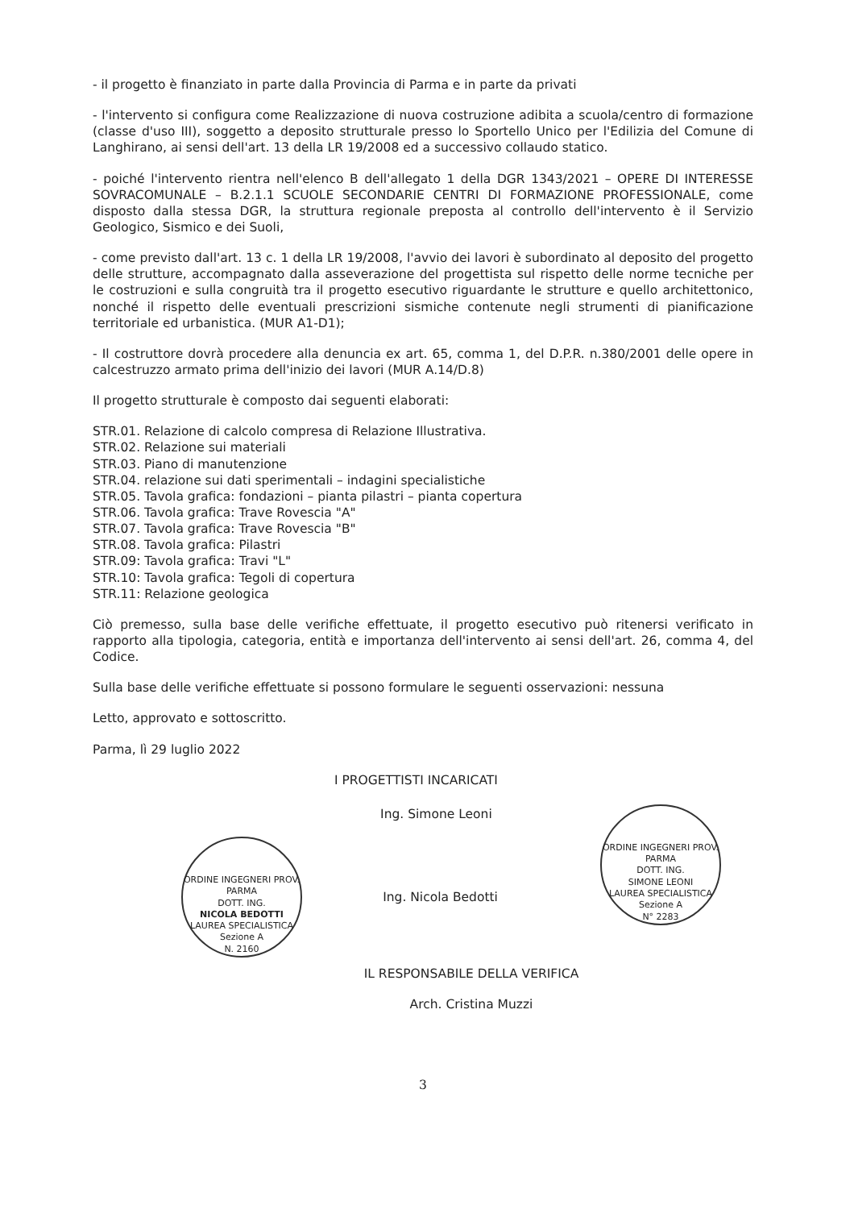- il progetto è finanziato in parte dalla Provincia di Parma e in parte da privati
- l'intervento si configura come Realizzazione di nuova costruzione adibita a scuola/centro di formazione (classe d'uso III), soggetto a deposito strutturale presso lo Sportello Unico per l'Edilizia del Comune di Langhirano, ai sensi dell'art. 13 della LR 19/2008 ed a successivo collaudo statico.
- poiché l'intervento rientra nell'elenco B dell'allegato 1 della DGR 1343/2021 – OPERE DI INTERESSE SOVRACOMUNALE – B.2.1.1 SCUOLE SECONDARIE CENTRI DI FORMAZIONE PROFESSIONALE, come disposto dalla stessa DGR, la struttura regionale preposta al controllo dell'intervento è il Servizio Geologico, Sismico e dei Suoli,
- come previsto dall'art. 13 c. 1 della LR 19/2008, l'avvio dei lavori è subordinato al deposito del progetto delle strutture, accompagnato dalla asseverazione del progettista sul rispetto delle norme tecniche per le costruzioni e sulla congruità tra il progetto esecutivo riguardante le strutture e quello architettonico, nonché il rispetto delle eventuali prescrizioni sismiche contenute negli strumenti di pianificazione territoriale ed urbanistica. (MUR A1-D1);
- Il costruttore dovrà procedere alla denuncia ex art. 65, comma 1, del D.P.R. n.380/2001 delle opere in calcestruzzo armato prima dell'inizio dei lavori (MUR A.14/D.8)
Il progetto strutturale è composto dai seguenti elaborati:
STR.01. Relazione di calcolo compresa di Relazione Illustrativa.
STR.02. Relazione sui materiali
STR.03. Piano di manutenzione
STR.04. relazione sui dati sperimentali – indagini specialistiche
STR.05. Tavola grafica: fondazioni – pianta pilastri – pianta copertura
STR.06. Tavola grafica: Trave Rovescia "A"
STR.07. Tavola grafica: Trave Rovescia "B"
STR.08. Tavola grafica: Pilastri
STR.09: Tavola grafica: Travi "L"
STR.10: Tavola grafica: Tegoli di copertura
STR.11: Relazione geologica
Ciò premesso, sulla base delle verifiche effettuate, il progetto esecutivo può ritenersi verificato in rapporto alla tipologia, categoria, entità e importanza dell'intervento ai sensi dell'art. 26, comma 4, del Codice.
Sulla base delle verifiche effettuate si possono formulare le seguenti osservazioni: nessuna
Letto, approvato e sottoscritto.
Parma, lì 29 luglio 2022
I PROGETTISTI INCARICATI
Ing. Simone Leoni
ORDINE INGEGNERI PROV. PARMA
DOTT. ING.
NICOLA BEDOTTI
LAUREA SPECIALISTICA
Sezione A
N. 2160
Ing. Nicola Bedotti
ORDINE INGEGNERI PROV. PARMA
DOTT. ING.
SIMONE LEONI
LAUREA SPECIALISTICA
Sezione A
N° 2283
IL RESPONSABILE DELLA VERIFICA
Arch. Cristina Muzzi
3